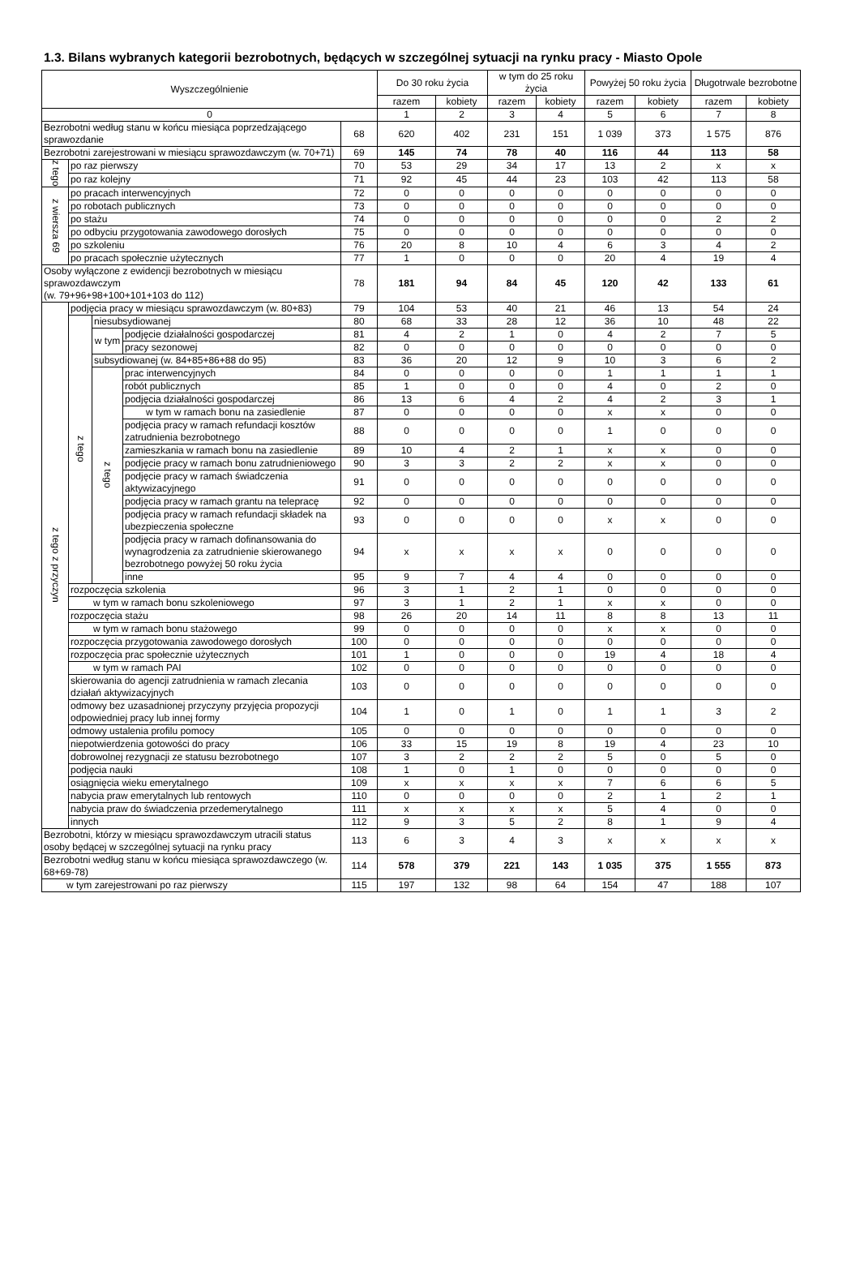1.3. Bilans wybranych kategorii bezrobotnych, będących w szczególnej sytuacji na rynku pracy - Miasto Opole
| Wyszczególnienie | | | | | Do 30 roku życia | | w tym do 25 roku życia | | Powyżej 50 roku życia | | Długotrwale bezrobotne | |
| --- | --- | --- | --- | --- | --- | --- | --- | --- | --- | --- | --- | --- |
| | | | | | razem | kobiety | razem | kobiety | razem | kobiety | razem | kobiety |
| 0 | | | | | 1 | 2 | 3 | 4 | 5 | 6 | 7 | 8 |
| Bezrobotni według stanu w końcu miesiąca poprzedzającego sprawozdanie | | | | 68 | 620 | 402 | 231 | 151 | 1 039 | 373 | 1 575 | 876 |
| Bezrobotni zarejestrowani w miesiącu sprawozdawczym (w. 70+71) | | | | 69 | 145 | 74 | 78 | 40 | 116 | 44 | 113 | 58 |
| z tego | po raz pierwszy | | | 70 | 53 | 29 | 34 | 17 | 13 | 2 | x | x |
| | po raz kolejny | | | 71 | 92 | 45 | 44 | 23 | 103 | 42 | 113 | 58 |
| z wiersza 69 | po pracach interwencyjnych | | | 72 | 0 | 0 | 0 | 0 | 0 | 0 | 0 | 0 |
| | po robotach publicznych | | | 73 | 0 | 0 | 0 | 0 | 0 | 0 | 0 | 0 |
| | po stażu | | | 74 | 0 | 0 | 0 | 0 | 0 | 0 | 2 | 2 |
| | po odbyciu przygotowania zawodowego dorosłych | | | 75 | 0 | 0 | 0 | 0 | 0 | 0 | 0 | 0 |
| | po szkoleniu | | | 76 | 20 | 8 | 10 | 4 | 6 | 3 | 4 | 2 |
| | po pracach społecznie użytecznych | | | 77 | 1 | 0 | 0 | 0 | 20 | 4 | 19 | 4 |
| Osoby wyłączone z ewidencji bezrobotnych w miesiącu sprawozdawczym (w. 79+96+98+100+101+103 do 112) | | | | 78 | 181 | 94 | 84 | 45 | 120 | 42 | 133 | 61 |
| z tego z przyczyn | podjęcia pracy w miesiącu sprawozdawczym (w. 80+83) | | | 79 | 104 | 53 | 40 | 21 | 46 | 13 | 54 | 24 |
| | z tego | niesubsydiowanej | | 80 | 68 | 33 | 28 | 12 | 36 | 10 | 48 | 22 |
| | | w tym | podjęcie działalności gospodarczej | 81 | 4 | 2 | 1 | 0 | 4 | 2 | 7 | 5 |
| | | | pracy sezonowej | 82 | 0 | 0 | 0 | 0 | 0 | 0 | 0 | 0 |
| | | subsydiowanej (w. 84+85+86+88 do 95) | | 83 | 36 | 20 | 12 | 9 | 10 | 3 | 6 | 2 |
| | | z tego | prac interwencyjnych | 84 | 0 | 0 | 0 | 0 | 1 | 1 | 1 | 1 |
| | | | robót publicznych | 85 | 1 | 0 | 0 | 0 | 4 | 0 | 2 | 0 |
| | | | podjęcia działalności gospodarczej | 86 | 13 | 6 | 4 | 2 | 4 | 2 | 3 | 1 |
| | | | w tym w ramach bonu na zasiedlenie | 87 | 0 | 0 | 0 | 0 | x | x | 0 | 0 |
| | | | podjęcia pracy w ramach refundacji kosztów zatrudnienia bezrobotnego | 88 | 0 | 0 | 0 | 0 | 1 | 0 | 0 | 0 |
| | | | zamieszkania w ramach bonu na zasiedlenie | 89 | 10 | 4 | 2 | 1 | x | x | 0 | 0 |
| | | | podjęcie pracy w ramach bonu zatrudnieniowego | 90 | 3 | 3 | 2 | 2 | x | x | 0 | 0 |
| | | | podjęcie pracy w ramach świadczenia aktywizacyjnego | 91 | 0 | 0 | 0 | 0 | 0 | 0 | 0 | 0 |
| | | | podjęcia pracy w ramach grantu na telepracę | 92 | 0 | 0 | 0 | 0 | 0 | 0 | 0 | 0 |
| | | | podjęcia pracy w ramach refundacji składek na ubezpieczenia społeczne | 93 | 0 | 0 | 0 | 0 | x | x | 0 | 0 |
| | | | podjęcia pracy w ramach dofinansowania do wynagrodzenia za zatrudnienie skierowanego bezrobotnego powyżej 50 roku życia | 94 | x | x | x | x | 0 | 0 | 0 | 0 |
| | | | inne | 95 | 9 | 7 | 4 | 4 | 0 | 0 | 0 | 0 |
| | rozpoczęcia szkolenia | | | 96 | 3 | 1 | 2 | 1 | 0 | 0 | 0 | 0 |
| | w tym w ramach bonu szkoleniowego | | | 97 | 3 | 1 | 2 | 1 | x | x | 0 | 0 |
| | rozpoczęcia stażu | | | 98 | 26 | 20 | 14 | 11 | 8 | 8 | 13 | 11 |
| | w tym w ramach bonu stażowego | | | 99 | 0 | 0 | 0 | 0 | x | x | 0 | 0 |
| | rozpoczęcia przygotowania zawodowego dorosłych | | | 100 | 0 | 0 | 0 | 0 | 0 | 0 | 0 | 0 |
| | rozpoczęcia prac społecznie użytecznych | | | 101 | 1 | 0 | 0 | 0 | 19 | 4 | 18 | 4 |
| | w tym w ramach PAI | | | 102 | 0 | 0 | 0 | 0 | 0 | 0 | 0 | 0 |
| | skierowania do agencji zatrudnienia w ramach zlecania działań aktywizacyjnych | | | 103 | 0 | 0 | 0 | 0 | 0 | 0 | 0 | 0 |
| | odmowy bez uzasadnionej przyczyny przyjęcia propozycji odpowiedniej pracy lub innej formy | | | 104 | 1 | 0 | 1 | 0 | 1 | 1 | 3 | 2 |
| | odmowy ustalenia profilu pomocy | | | 105 | 0 | 0 | 0 | 0 | 0 | 0 | 0 | 0 |
| | niepotwierdzenia gotowości do pracy | | | 106 | 33 | 15 | 19 | 8 | 19 | 4 | 23 | 10 |
| | dobrowolnej rezygnacji ze statusu bezrobotnego | | | 107 | 3 | 2 | 2 | 2 | 5 | 0 | 5 | 0 |
| | podjęcia nauki | | | 108 | 1 | 0 | 1 | 0 | 0 | 0 | 0 | 0 |
| | osiągnięcia wieku emerytalnego | | | 109 | x | x | x | x | 7 | 6 | 6 | 5 |
| | nabycia praw emerytalnych lub rentowych | | | 110 | 0 | 0 | 0 | 0 | 2 | 1 | 2 | 1 |
| | nabycia praw do świadczenia przedemerytalnego | | | 111 | x | x | x | x | 5 | 4 | 0 | 0 |
| | innych | | | 112 | 9 | 3 | 5 | 2 | 8 | 1 | 9 | 4 |
| Bezrobotni, którzy w miesiącu sprawozdawczym utracili status osoby będącej w szczególnej sytuacji na rynku pracy | | | | 113 | 6 | 3 | 4 | 3 | x | x | x | x |
| Bezrobotni według stanu w końcu miesiąca sprawozdawczego (w. 68+69-78) | | | | 114 | 578 | 379 | 221 | 143 | 1 035 | 375 | 1 555 | 873 |
| w tym zarejestrowani po raz pierwszy | | | | 115 | 197 | 132 | 98 | 64 | 154 | 47 | 188 | 107 |